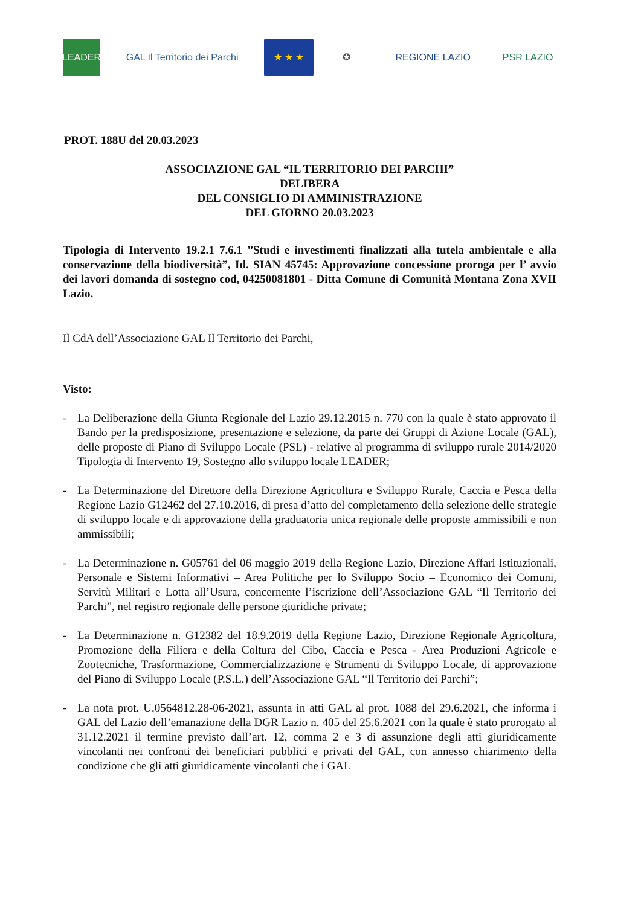LEADER
GAL Il Territorio dei Parchi
★ ★ ★ ✪ REGIONE LAZIO PSR LAZIO
PROT. 188U del 20.03.2023
ASSOCIAZIONE GAL “IL TERRITORIO DEI PARCHI”
DELIBERA
DEL CONSIGLIO DI AMMINISTRAZIONE
DEL GIORNO 20.03.2023
Tipologia di Intervento 19.2.1 7.6.1 ”Studi e investimenti finalizzati alla tutela ambientale e alla conservazione della biodiversità”, Id. SIAN 45745: Approvazione concessione proroga per l’ avvio dei lavori domanda di sostegno cod, 04250081801 - Ditta Comune di Comunità Montana Zona XVII Lazio.
Il CdA dell’Associazione GAL Il Territorio dei Parchi,
Visto:
- La Deliberazione della Giunta Regionale del Lazio 29.12.2015 n. 770 con la quale è stato approvato il Bando per la predisposizione, presentazione e selezione, da parte dei Gruppi di Azione Locale (GAL), delle proposte di Piano di Sviluppo Locale (PSL) - relative al programma di sviluppo rurale 2014/2020 Tipologia di Intervento 19, Sostegno allo sviluppo locale LEADER;
- La Determinazione del Direttore della Direzione Agricoltura e Sviluppo Rurale, Caccia e Pesca della Regione Lazio G12462 del 27.10.2016, di presa d’atto del completamento della selezione delle strategie di sviluppo locale e di approvazione della graduatoria unica regionale delle proposte ammissibili e non ammissibili;
- La Determinazione n. G05761 del 06 maggio 2019 della Regione Lazio, Direzione Affari Istituzionali, Personale e Sistemi Informativi – Area Politiche per lo Sviluppo Socio – Economico dei Comuni, Servitù Militari e Lotta all’Usura, concernente l’iscrizione dell’Associazione GAL “Il Territorio dei Parchi”, nel registro regionale delle persone giuridiche private;
- La Determinazione n. G12382 del 18.9.2019 della Regione Lazio, Direzione Regionale Agricoltura, Promozione della Filiera e della Coltura del Cibo, Caccia e Pesca - Area Produzioni Agricole e Zootecniche, Trasformazione, Commercializzazione e Strumenti di Sviluppo Locale, di approvazione del Piano di Sviluppo Locale (P.S.L.) dell’Associazione GAL “Il Territorio dei Parchi”;
- La nota prot. U.0564812.28-06-2021, assunta in atti GAL al prot. 1088 del 29.6.2021, che informa i GAL del Lazio dell’emanazione della DGR Lazio n. 405 del 25.6.2021 con la quale è stato prorogato al 31.12.2021 il termine previsto dall’art. 12, comma 2 e 3 di assunzione degli atti giuridicamente vincolanti nei confronti dei beneficiari pubblici e privati del GAL, con annesso chiarimento della condizione che gli atti giuridicamente vincolanti che i GAL